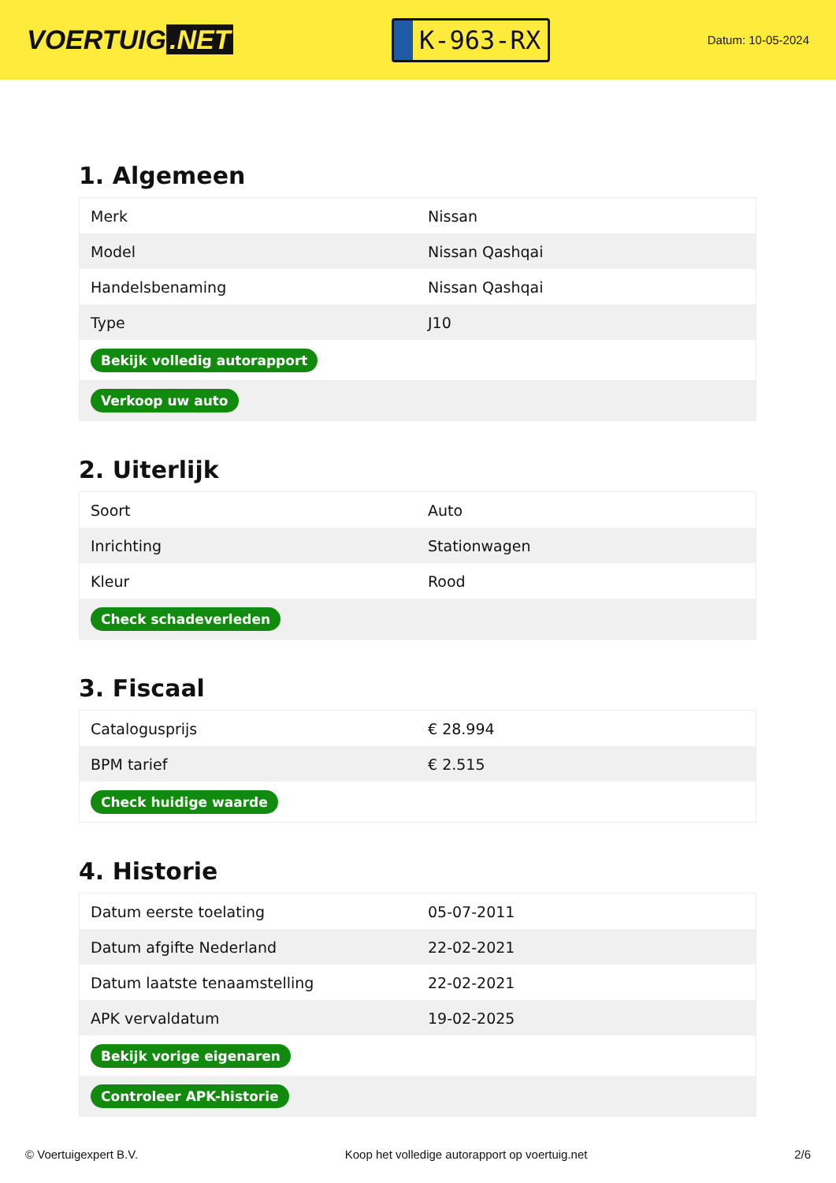VOERTUIG.NET
K-963-RX
Datum: 10-05-2024
1. Algemeen
| Merk | Nissan |
| Model | Nissan Qashqai |
| Handelsbenaming | Nissan Qashqai |
| Type | J10 |
| Bekijk volledig autorapport | |
| Verkoop uw auto | |
2. Uiterlijk
| Soort | Auto |
| Inrichting | Stationwagen |
| Kleur | Rood |
| Check schadeverleden | |
3. Fiscaal
| Catalogusprijs | € 28.994 |
| BPM tarief | € 2.515 |
| Check huidige waarde | |
4. Historie
| Datum eerste toelating | 05-07-2011 |
| Datum afgifte Nederland | 22-02-2021 |
| Datum laatste tenaamstelling | 22-02-2021 |
| APK vervaldatum | 19-02-2025 |
| Bekijk vorige eigenaren | |
| Controleer APK-historie | |
© Voertuigexpert B.V. Koop het volledige autorapport op voertuig.net 2/6